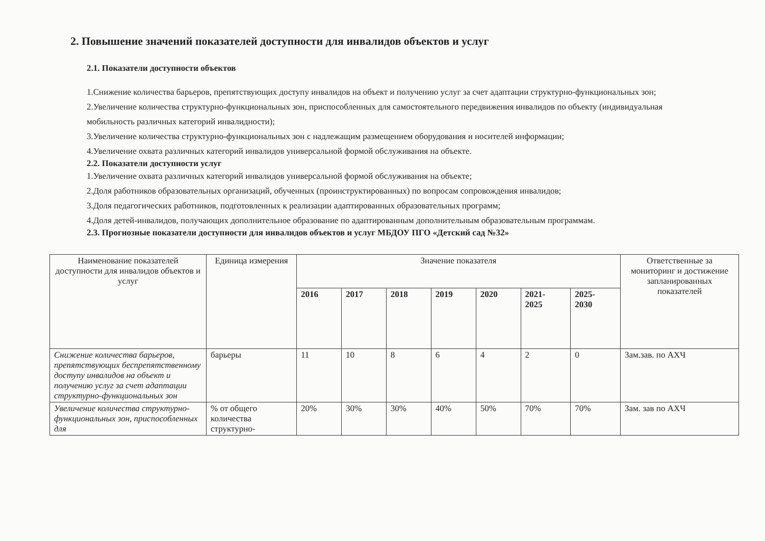2. Повышение значений показателей доступности для инвалидов объектов и услуг
2.1. Показатели доступности объектов
1.Снижение количества барьеров, препятствующих доступу инвалидов на объект и получению услуг за счет адаптации структурно-функциональных зон;
2.Увеличение количества структурно-функциональных зон, приспособленных для самостоятельного передвижения инвалидов по объекту (индивидуальная мобильность различных категорий инвалидности);
3.Увеличение количества структурно-функциональных зон с надлежащим размещением оборудования и носителей информации;
4.Увеличение охвата различных категорий инвалидов универсальной формой обслуживания на объекте.
2.2. Показатели доступности услуг
1.Увеличение охвата различных категорий инвалидов универсальной формой обслуживания на объекте;
2.Доля работников образовательных организаций, обученных (проинструктированных) по вопросам сопровождения инвалидов;
3.Доля педагогических работников, подготовленных к реализации адаптированных образовательных программ;
4.Доля детей-инвалидов, получающих дополнительное образование по адаптированным дополнительным образовательным программам.
2.3. Прогнозные показатели доступности для инвалидов объектов и услуг МБДОУ ПГО «Детский сад №32»
| Наименование показателей доступности для инвалидов объектов и услуг | Единица измерения | Значение показателя | | | | | | | Ответственные за мониторинг и достижение запланированных показателей |
| --- | --- | --- | --- | --- | --- | --- | --- | --- | --- |
| | | 2016 | 2017 | 2018 | 2019 | 2020 | 2021- 2025 | 2025- 2030 | |
| Снижение количества барьеров, препятствующих беспрепятственному доступу инвалидов на объект и получению услуг за счет адаптации структурно-функциональных зон | барьеры | 11 | 10 | 8 | 6 | 4 | 2 | 0 | Зам.зав. по АХЧ |
| Увеличение количества структурно-функциональных зон, приспособленных для | % от общего количества структурно- | 20% | 30% | 30% | 40% | 50% | 70% | 70% | Зам. зав по АХЧ |